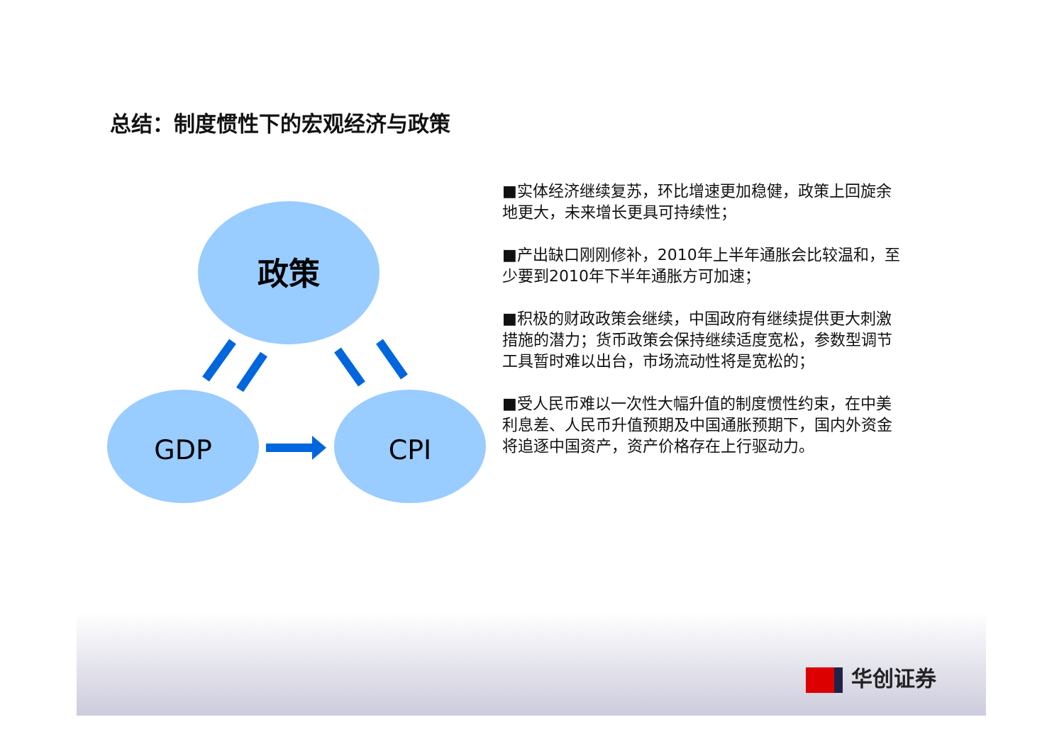总结：制度惯性下的宏观经济与政策
政策
GDP
CPI
■实体经济继续复苏，环比增速更加稳健，政策上回旋余地更大，未来增长更具可持续性；
■产出缺口刚刚修补，2010年上半年通胀会比较温和，至少要到2010年下半年通胀方可加速；
■积极的财政政策会继续，中国政府有继续提供更大刺激措施的潜力；货币政策会保持继续适度宽松，参数型调节工具暂时难以出台，市场流动性将是宽松的；
■受人民币难以一次性大幅升值的制度惯性约束，在中美利息差、人民币升值预期及中国通胀预期下，国内外资金将追逐中国资产，资产价格存在上行驱动力。
华创证券